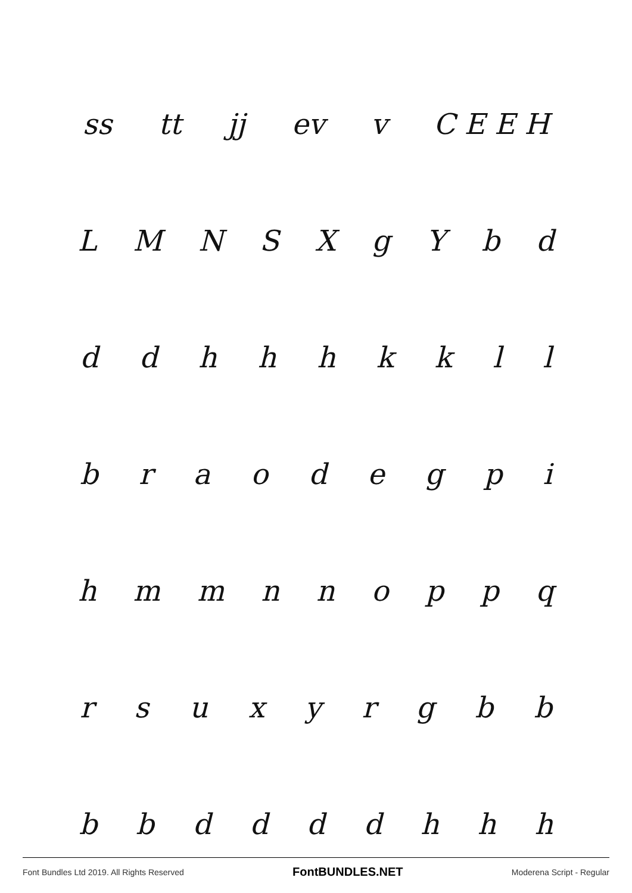ss tt jj ev v C E E H
LMNSXgYbd
ddhhhkkll
braodegpi
hmmnnoppq
rsuxyrgbb
bbddddhhh
Font Bundles Ltd 2019. All Rights Reserved FontBUNDLES.NET Moderena Script - Regular